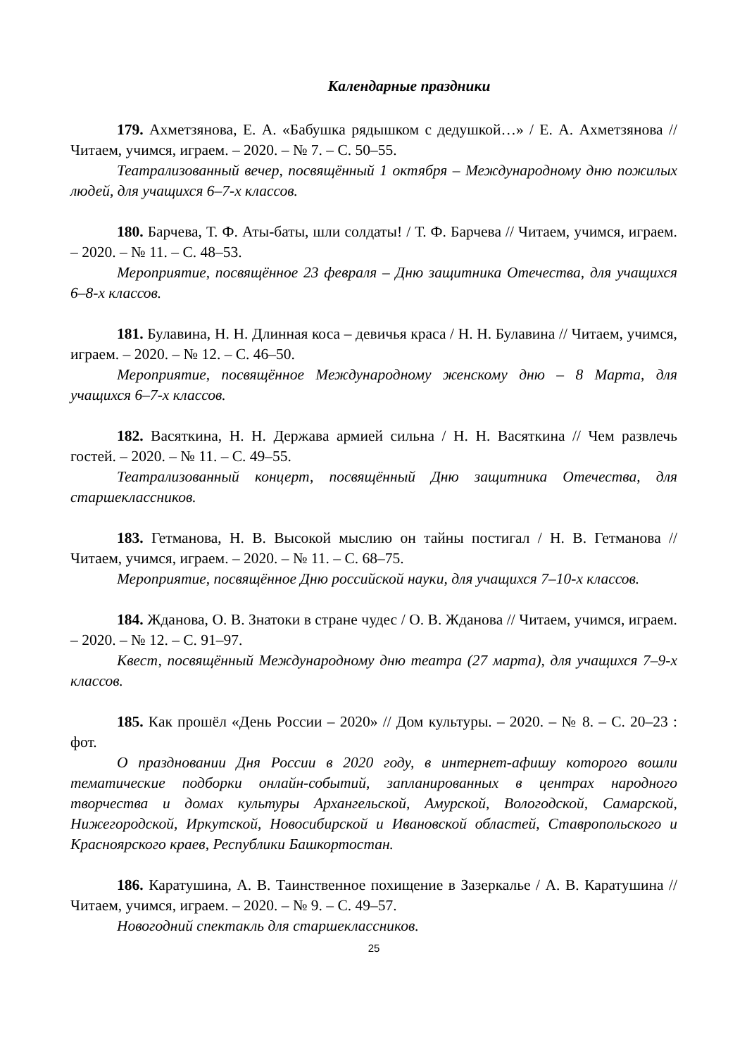Календарные праздники
179. Ахметзянова, Е. А. «Бабушка рядышком с дедушкой…» / Е. А. Ахметзянова // Читаем, учимся, играем. – 2020. – № 7. – С. 50–55.
Театрализованный вечер, посвящённый 1 октября – Международному дню пожилых людей, для учащихся 6–7-х классов.
180. Барчева, Т. Ф. Аты-баты, шли солдаты! / Т. Ф. Барчева // Читаем, учимся, играем. – 2020. – № 11. – С. 48–53.
Мероприятие, посвящённое 23 февраля – Дню защитника Отечества, для учащихся 6–8-х классов.
181. Булавина, Н. Н. Длинная коса – девичья краса / Н. Н. Булавина // Читаем, учимся, играем. – 2020. – № 12. – С. 46–50.
Мероприятие, посвящённое Международному женскому дню – 8 Марта, для учащихся 6–7-х классов.
182. Васяткина, Н. Н. Держава армией сильна / Н. Н. Васяткина // Чем развлечь гостей. – 2020. – № 11. – С. 49–55.
Театрализованный концерт, посвящённый Дню защитника Отечества, для старшеклассников.
183. Гетманова, Н. В. Высокой мыслию он тайны постигал / Н. В. Гетманова // Читаем, учимся, играем. – 2020. – № 11. – С. 68–75.
Мероприятие, посвящённое Дню российской науки, для учащихся 7–10-х классов.
184. Жданова, О. В. Знатоки в стране чудес / О. В. Жданова // Читаем, учимся, играем. – 2020. – № 12. – С. 91–97.
Квест, посвящённый Международному дню театра (27 марта), для учащихся 7–9-х классов.
185. Как прошёл «День России – 2020» // Дом культуры. – 2020. – № 8. – С. 20–23 : фот.
О праздновании Дня России в 2020 году, в интернет-афишу которого вошли тематические подборки онлайн-событий, запланированных в центрах народного творчества и домах культуры Архангельской, Амурской, Вологодской, Самарской, Нижегородской, Иркутской, Новосибирской и Ивановской областей, Ставропольского и Красноярского краев, Республики Башкортостан.
186. Каратушина, А. В. Таинственное похищение в Зазеркалье / А. В. Каратушина // Читаем, учимся, играем. – 2020. – № 9. – С. 49–57.
Новогодний спектакль для старшеклассников.
25